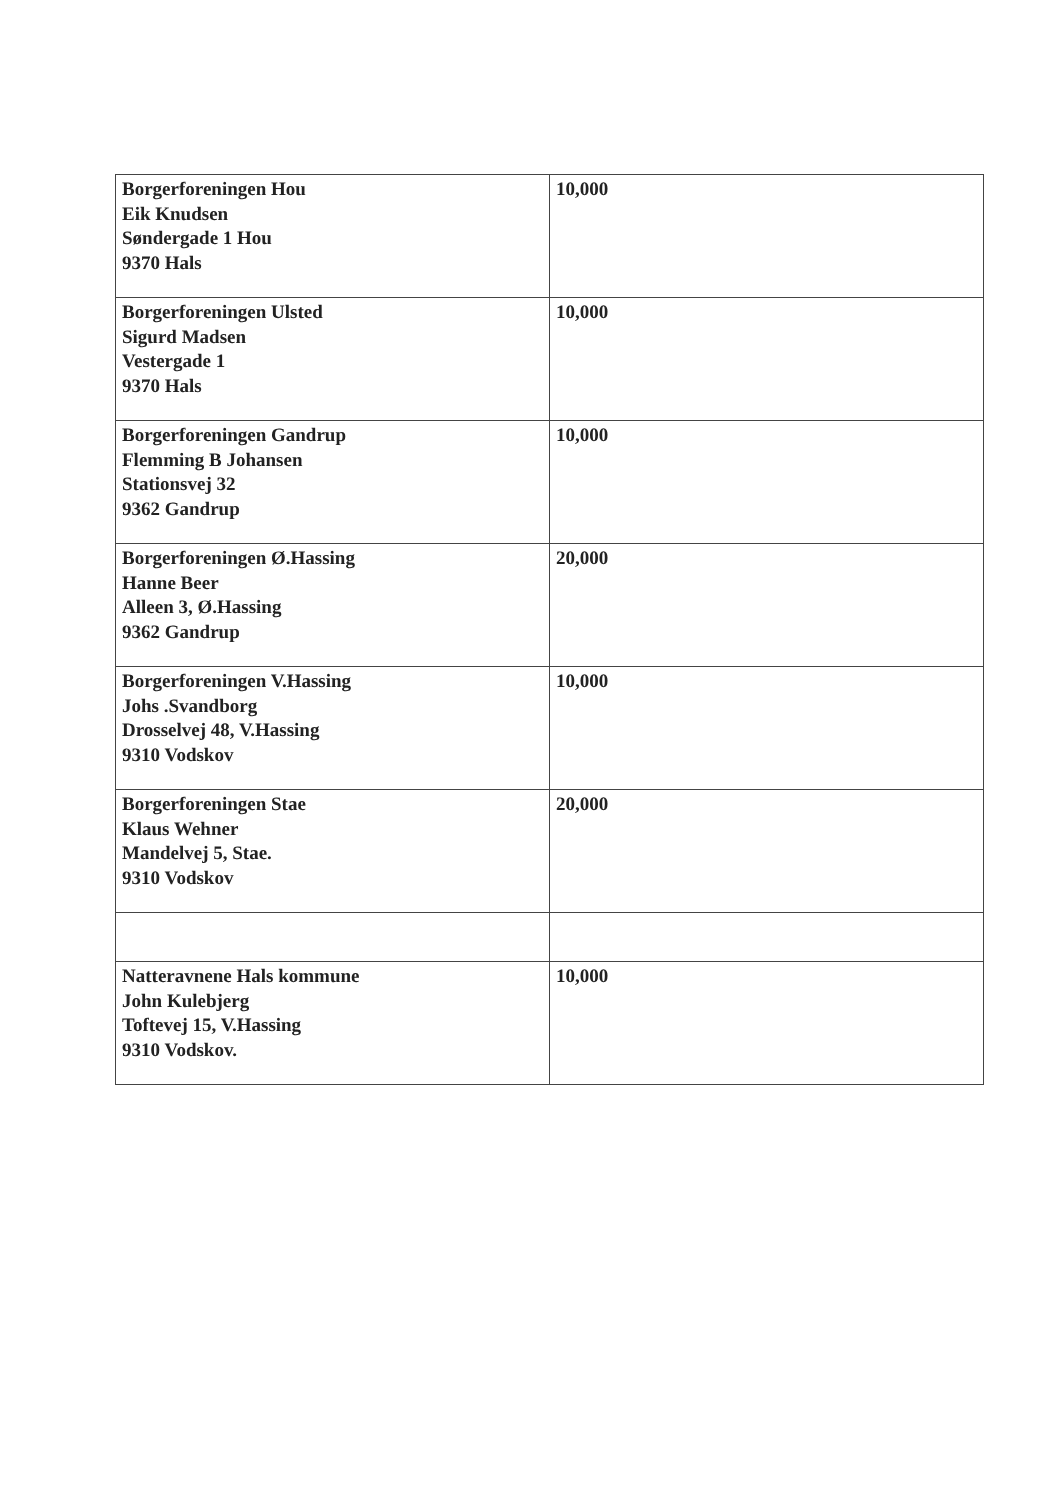| Borgerforeningen Hou Eik Knudsen Søndergade 1 Hou 9370 Hals | 10,000 |
| Borgerforeningen Ulsted Sigurd Madsen Vestergade 1 9370 Hals | 10,000 |
| Borgerforeningen Gandrup Flemming B Johansen Stationsvej 32 9362 Gandrup | 10,000 |
| Borgerforeningen Ø.Hassing Hanne Beer Alleen 3, Ø.Hassing 9362 Gandrup | 20,000 |
| Borgerforeningen V.Hassing Johs .Svandborg Drosselvej 48, V.Hassing 9310 Vodskov | 10,000 |
| Borgerforeningen Stae Klaus Wehner Mandelvej 5, Stae. 9310 Vodskov | 20,000 |
| Natteravnene Hals kommune John Kulebjerg Toftevej 15, V.Hassing 9310 Vodskov. | 10,000 |